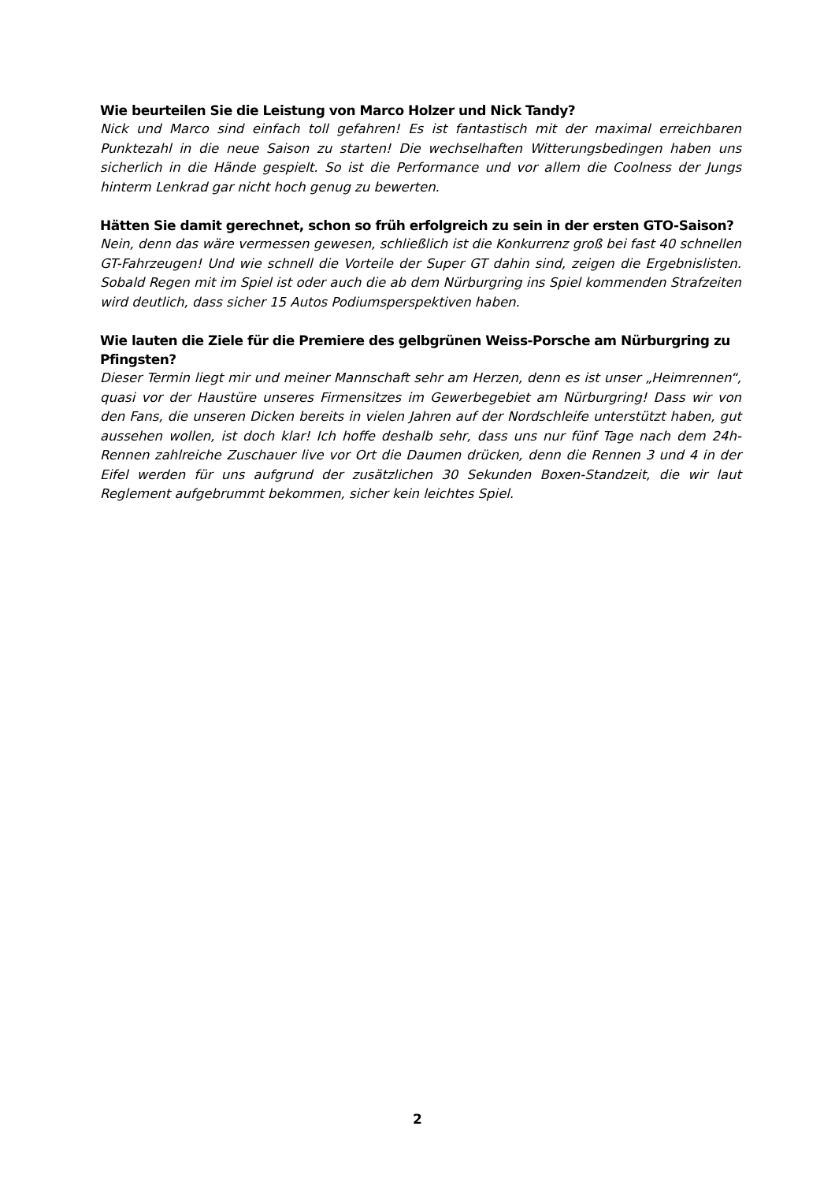Wie beurteilen Sie die Leistung von Marco Holzer und Nick Tandy?
Nick und Marco sind einfach toll gefahren! Es ist fantastisch mit der maximal erreichbaren Punktezahl in die neue Saison zu starten! Die wechselhaften Witterungsbedingen haben uns sicherlich in die Hände gespielt. So ist die Performance und vor allem die Coolness der Jungs hinterm Lenkrad gar nicht hoch genug zu bewerten.
Hätten Sie damit gerechnet, schon so früh erfolgreich zu sein in der ersten GTO-Saison?
Nein, denn das wäre vermessen gewesen, schließlich ist die Konkurrenz groß bei fast 40 schnellen GT-Fahrzeugen! Und wie schnell die Vorteile der Super GT dahin sind, zeigen die Ergebnislisten. Sobald Regen mit im Spiel ist oder auch die ab dem Nürburgring ins Spiel kommenden Strafzeiten wird deutlich, dass sicher 15 Autos Podiumsperspektiven haben.
Wie lauten die Ziele für die Premiere des gelbgrünen Weiss-Porsche am Nürburgring zu Pfingsten?
Dieser Termin liegt mir und meiner Mannschaft sehr am Herzen, denn es ist unser „Heimrennen“, quasi vor der Haustüre unseres Firmensitzes im Gewerbegebiet am Nürburgring! Dass wir von den Fans, die unseren Dicken bereits in vielen Jahren auf der Nordschleife unterstützt haben, gut aussehen wollen, ist doch klar! Ich hoffe deshalb sehr, dass uns nur fünf Tage nach dem 24h-Rennen zahlreiche Zuschauer live vor Ort die Daumen drücken, denn die Rennen 3 und 4 in der Eifel werden für uns aufgrund der zusätzlichen 30 Sekunden Boxen-Standzeit, die wir laut Reglement aufgebrummt bekommen, sicher kein leichtes Spiel.
2